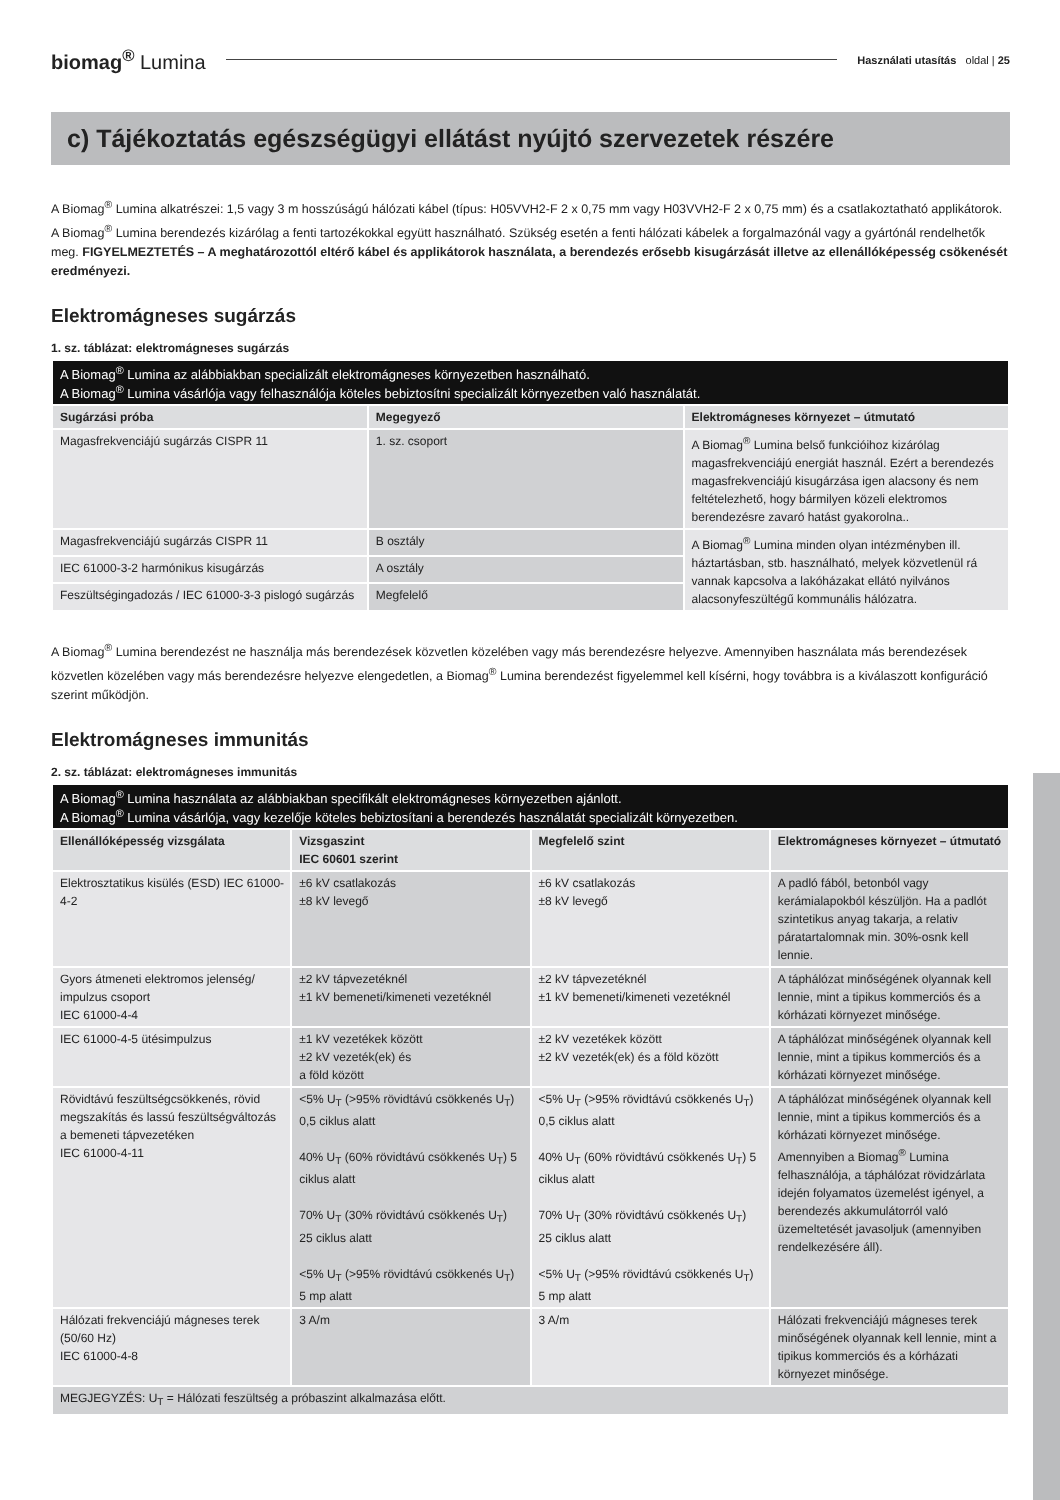biomag<sup>®</sup> Lumina
Használati utasítás oldal | 25
c) Tájékoztatás egészségügyi ellátást nyújtó szervezetek részére
A Biomag<sup>®</sup> Lumina alkatrészei: 1,5 vagy 3 m hosszúságú hálózati kábel (típus: H05VVH2-F 2 x 0,75 mm vagy H03VVH2-F 2 x 0,75 mm) és a csatlakoztatható applikátorok. A Biomag<sup>®</sup> Lumina berendezés kizárólag a fenti tartozékokkal együtt használható. Szükség esetén a fenti hálózati kábelek a forgalmazónál vagy a gyártónál rendelhetők meg. FIGYELMEZTETÉS – A meghatározottól eltérő kábel és applikátorok használata, a berendezés erősebb kisugárzását illetve az ellenállóképesség csökenését eredményezi.
Elektromágneses sugárzás
1. sz. táblázat: elektromágneses sugárzás
| A Biomag<sup>®</sup> Lumina az alábbiakban specializált elektromágneses környezetben használható. A Biomag<sup>®</sup> Lumina vásárlója vagy felhasználója köteles bebiztosítni specializált környezetben való használatát. | | |
| Sugárzási próba | Megegyező | Elektromágneses környezet – útmutató |
| Magasfrekvenciájú sugárzás CISPR 11 | 1. sz. csoport | A Biomag<sup>®</sup> Lumina belső funkcióihoz kizárólag magasfrekvenciájú energiát használ. Ezért a berendezés magasfrekvenciájú kisugárzása igen alacsony és nem feltételezhető, hogy bármilyen közeli elektromos berendezésre zavaró hatást gyakorolna.. |
| Magasfrekvenciájú sugárzás CISPR 11 | B osztály | A Biomag<sup>®</sup> Lumina minden olyan intézményben ill. háztartásban, stb. használható, melyek közvetlenül rá vannak kapcsolva a lakóházakat ellátó nyilvános alacsonyfeszültégű kommunális hálózatra. |
| IEC 61000-3-2 harmónikus kisugárzás | A osztály | |
| Feszültségingadozás / IEC 61000-3-3 pislogó sugárzás | Megfelelő | |
A Biomag<sup>®</sup> Lumina berendezést ne használja más berendezések közvetlen közelében vagy más berendezésre helyezve. Amennyiben használata más berendezések közvetlen közelében vagy más berendezésre helyezve elengedetlen, a Biomag<sup>®</sup> Lumina berendezést figyelemmel kell kísérni, hogy továbbra is a kiválaszott konfiguráció szerint működjön.
Elektromágneses immunitás
2. sz. táblázat: elektromágneses immunitás
| A Biomag<sup>®</sup> Lumina használata az alábbiakban specifikált elektromágneses környezetben ajánlott. A Biomag<sup>®</sup> Lumina vásárlója, vagy kezelője köteles bebiztosítani a berendezés használatát specializált környezetben. | | | |
| Ellenállóképesség vizsgálata | Vizsgaszint IEC 60601 szerint | Megfelelő szint | Elektromágneses környezet – útmutató |
| Elektrosztatikus kisülés (ESD) IEC 61000-4-2 | ±6 kV csatlakozás ±8 kV levegő | ±6 kV csatlakozás ±8 kV levegő | A padló fából, betonból vagy kerámialapokból készüljön. Ha a padlót szintetikus anyag takarja, a relativ páratartalomnak min. 30%-osnk kell lennie. |
| Gyors átmeneti elektromos jelenség/ impulzus csoport IEC 61000-4-4 | ±2 kV tápvezetéknél ±1 kV bemeneti/kimeneti vezetéknél | ±2 kV tápvezetéknél ±1 kV bemeneti/kimeneti vezetéknél | A táphálózat minőségének olyannak kell lennie, mint a tipikus kommerciós és a kórházati környezet minősége. |
| IEC 61000-4-5 ütésimpulzus | ±1 kV vezetékek között ±2 kV vezeték(ek) és a föld között | ±2 kV vezetékek között ±2 kV vezeték(ek) és a föld között | A táphálózat minőségének olyannak kell lennie, mint a tipikus kommerciós és a kórházati környezet minősége. |
| Rövidtávú feszültségcsökkenés, rövid megszakítás és lassú feszültségváltozás a bemeneti tápvezetéken IEC 61000-4-11 | <5% U<sub>T</sub> (>95% rövidtávú csökkenés U<sub>T</sub>) 0,5 ciklus alatt 40% U<sub>T</sub> (60% rövidtávú csökkenés U<sub>T</sub>) 5 ciklus alatt 70% U<sub>T</sub> (30% rövidtávú csökkenés U<sub>T</sub>) 25 ciklus alatt <5% U<sub>T</sub> (>95% rövidtávú csökkenés U<sub>T</sub>) 5 mp alatt | <5% U<sub>T</sub> (>95% rövidtávú csökkenés U<sub>T</sub>) 0,5 ciklus alatt 40% U<sub>T</sub> (60% rövidtávú csökkenés U<sub>T</sub>) 5 ciklus alatt 70% U<sub>T</sub> (30% rövidtávú csökkenés U<sub>T</sub>) 25 ciklus alatt <5% U<sub>T</sub> (>95% rövidtávú csökkenés U<sub>T</sub>) 5 mp alatt | A táphálózat minőségének olyannak kell lennie, mint a tipikus kommerciós és a kórházati környezet minősége. Amennyiben a Biomag<sup>®</sup> Lumina felhasználója, a táphálózat rövidzárlata idején folyamatos üzemelést igényel, a berendezés akkumulátorról való üzemeltetését javasoljuk (amennyiben rendelkezésére áll). |
| Hálózati frekvenciájú mágneses terek (50/60 Hz) IEC 61000-4-8 | 3 A/m | 3 A/m | Hálózati frekvenciájú mágneses terek minőségének olyannak kell lennie, mint a tipikus kommerciós és a kórházati környezet minősége. |
| MEGJEGYZÉS: U<sub>T</sub> = Hálózati feszültség a próbaszint alkalmazása előtt. | | | |